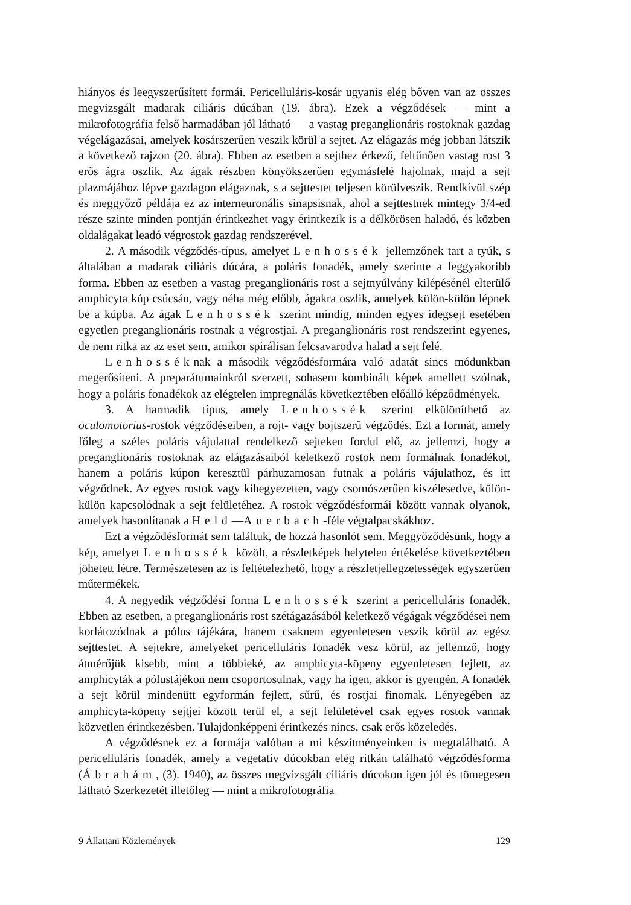hiányos és leegyszerűsített formái. Pericelluláris-kosár ugyanis elég bőven van az összes megvizsgált madarak ciliáris dúcában (19. ábra). Ezek a végződések — mint a mikrofotográfia felső harmadában jól látható — a vastag preganglionáris rostoknak gazdag végelágazásai, amelyek kosárszerűen veszik körül a sejtet. Az elágazás még jobban látszik a következő rajzon (20. ábra). Ebben az esetben a sejthez érkező, feltűnően vastag rost 3 erős ágra oszlik. Az ágak részben könyökszerűen egymásfelé hajolnak, majd a sejt plazmájához lépve gazdagon elágaznak, s a sejttestet teljesen körülveszik. Rendkívül szép és meggyőző példája ez az interneuronális sinapsisnak, ahol a sejttestnek mintegy 3/4-ed része szinte minden pontján érintkezhet vagy érintkezik is a délkörösen haladó, és közben oldalágakat leadó végrostok gazdag rendszerével.
2. A második végződés-típus, amelyet Lenhossék jellemzőnek tart a tyúk, s általában a madarak ciliáris dúcára, a poláris fonadék, amely szerinte a leggyakoribb forma. Ebben az esetben a vastag preganglionáris rost a sejtnyúlvány kilépésénél elterülő amphicyta kúp csúcsán, vagy néha még előbb, ágakra oszlik, amelyek külön-külön lépnek be a kúpba. Az ágak Lenhossék szerint mindig, minden egyes idegsejt esetében egyetlen preganglionáris rostnak a végrostjai. A preganglionáris rost rendszerint egyenes, de nem ritka az az eset sem, amikor spirálisan felcsavarodva halad a sejt felé.
Lenhosséknak a második végződésformára való adatát sincs módunkban megerősíteni. A preparátumainkról szerzett, sohasem kombinált képek amellett szólnak, hogy a poláris fonadékok az elégtelen impregnálás következtében előálló képződmények.
3. A harmadik típus, amely Lenhossék szerint elkülöníthető az oculomotorius-rostok végződéseiben, a rojt- vagy bojtszerű végződés. Ezt a formát, amely főleg a széles poláris vájulattal rendelkező sejteken fordul elő, az jellemzi, hogy a preganglionáris rostoknak az elágazásaiból keletkező rostok nem formálnak fonadékot, hanem a poláris kúpon keresztül párhuzamosan futnak a poláris vájulathoz, és itt végződnek. Az egyes rostok vagy kihegyezetten, vagy csomószerűen kiszélesedve, külön-külön kapcsolódnak a sejt felületéhez. A rostok végződésformái között vannak olyanok, amelyek hasonlítanak a Held—Auerbach-féle végtalpacskákhoz.
Ezt a végződésformát sem találtuk, de hozzá hasonlót sem. Meggyőződésünk, hogy a kép, amelyet Lenhossék közölt, a részletképek helytelen értékelése következtében jöhetett létre. Természetesen az is feltételezhető, hogy a részletjellegzetességek egyszerűen műtermékek.
4. A negyedik végződési forma Lenhossék szerint a pericelluláris fonadék. Ebben az esetben, a preganglionáris rost szétágazásából keletkező végágak végződései nem korlátozódnak a pólus tájékára, hanem csaknem egyenletesen veszik körül az egész sejttestet. A sejtekre, amelyeket pericelluláris fonadék vesz körül, az jellemző, hogy átmérőjük kisebb, mint a többieké, az amphicyta-köpeny egyenletesen fejlett, az amphicyták a pólustájékon nem csoportosulnak, vagy ha igen, akkor is gyengén. A fonadék a sejt körül mindenütt egyformán fejlett, sűrű, és rostjai finomak. Lényegében az amphicyta-köpeny sejtjei között terül el, a sejt felületével csak egyes rostok vannak közvetlen érintkezésben. Tulajdonképpeni érintkezés nincs, csak erős közeledés.
A végződésnek ez a formája valóban a mi készítményeinken is megtalálható. A pericelluláris fonadék, amely a vegetatív dúcokban elég ritkán található végződésforma (Ábrahám, (3). 1940), az összes megvizsgált ciliáris dúcokon igen jól és tömegesen látható Szerkezetét illetőleg — mint a mikrofotográfia
9 Állattani Közlemények 129